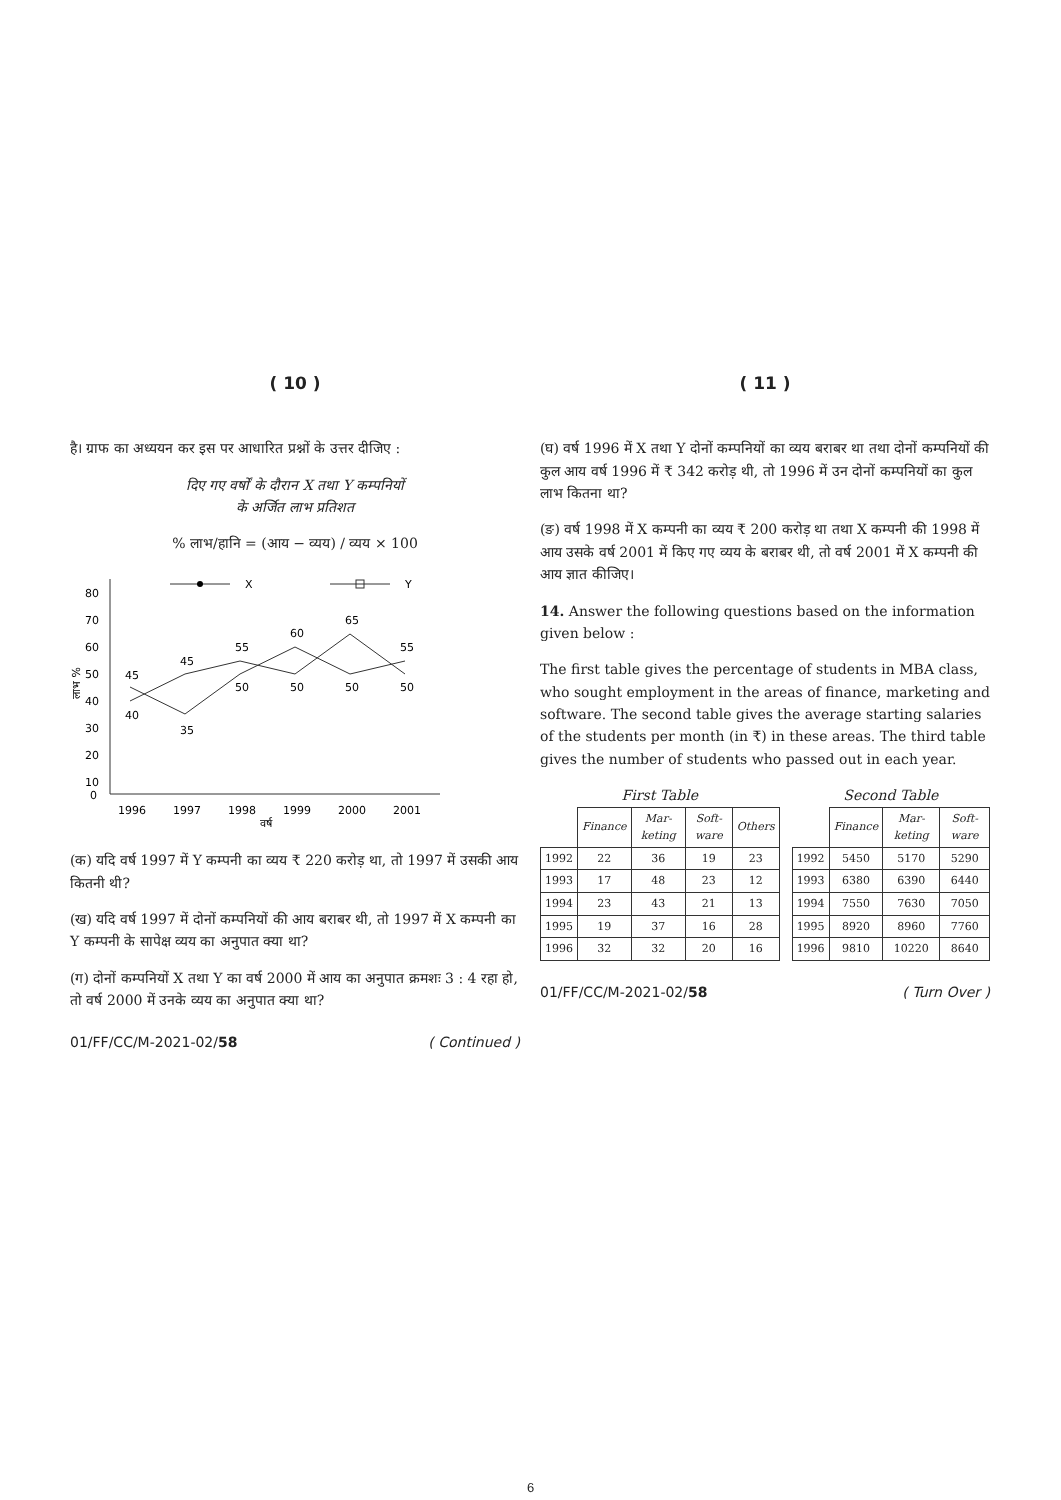( 10 )
है। ग्राफ का अध्ययन कर इस पर आधारित प्रश्नों के उत्तर दीजिए :
दिए गए वर्षों के दौरान X तथा Y कम्पनियों
के अर्जित लाभ प्रतिशत
% लाभ/हानि = (आय − व्यय) / व्यय × 100
लाभ %
80
70
60
50
40
30
20
10
0
X
Y
40
45
35
45
55
50
60
50
65
50
55
50
1996
1997
1998
1999
2000
2001
वर्ष
(क) यदि वर्ष 1997 में Y कम्पनी का व्यय ₹ 220 करोड़ था, तो 1997 में उसकी आय कितनी थी?
(ख) यदि वर्ष 1997 में दोनों कम्पनियों की आय बराबर थी, तो 1997 में X कम्पनी का Y कम्पनी के सापेक्ष व्यय का अनुपात क्या था?
(ग) दोनों कम्पनियों X तथा Y का वर्ष 2000 में आय का अनुपात क्रमशः 3 : 4 रहा हो, तो वर्ष 2000 में उनके व्यय का अनुपात क्या था?
01/FF/CC/M-2021-02/58 ( Continued )
( 11 )
(घ) वर्ष 1996 में X तथा Y दोनों कम्पनियों का व्यय बराबर था तथा दोनों कम्पनियों की कुल आय वर्ष 1996 में ₹ 342 करोड़ थी, तो 1996 में उन दोनों कम्पनियों का कुल लाभ कितना था?
(ङ) वर्ष 1998 में X कम्पनी का व्यय ₹ 200 करोड़ था तथा X कम्पनी की 1998 में आय उसके वर्ष 2001 में किए गए व्यय के बराबर थी, तो वर्ष 2001 में X कम्पनी की आय ज्ञात कीजिए।
14. Answer the following questions based on the information given below :
The first table gives the percentage of students in MBA class, who sought employment in the areas of finance, marketing and software. The second table gives the average starting salaries of the students per month (in ₹) in these areas. The third table gives the number of students who passed out in each year.
First Table
| | Finance | Mar-keting | Soft-ware | Others |
| 1992 | 22 | 36 | 19 | 23 |
| 1993 | 17 | 48 | 23 | 12 |
| 1994 | 23 | 43 | 21 | 13 |
| 1995 | 19 | 37 | 16 | 28 |
| 1996 | 32 | 32 | 20 | 16 |
Second Table
| | Finance | Mar-keting | Soft-ware |
| 1992 | 5450 | 5170 | 5290 |
| 1993 | 6380 | 6390 | 6440 |
| 1994 | 7550 | 7630 | 7050 |
| 1995 | 8920 | 8960 | 7760 |
| 1996 | 9810 | 10220 | 8640 |
01/FF/CC/M-2021-02/58 ( Turn Over )
6